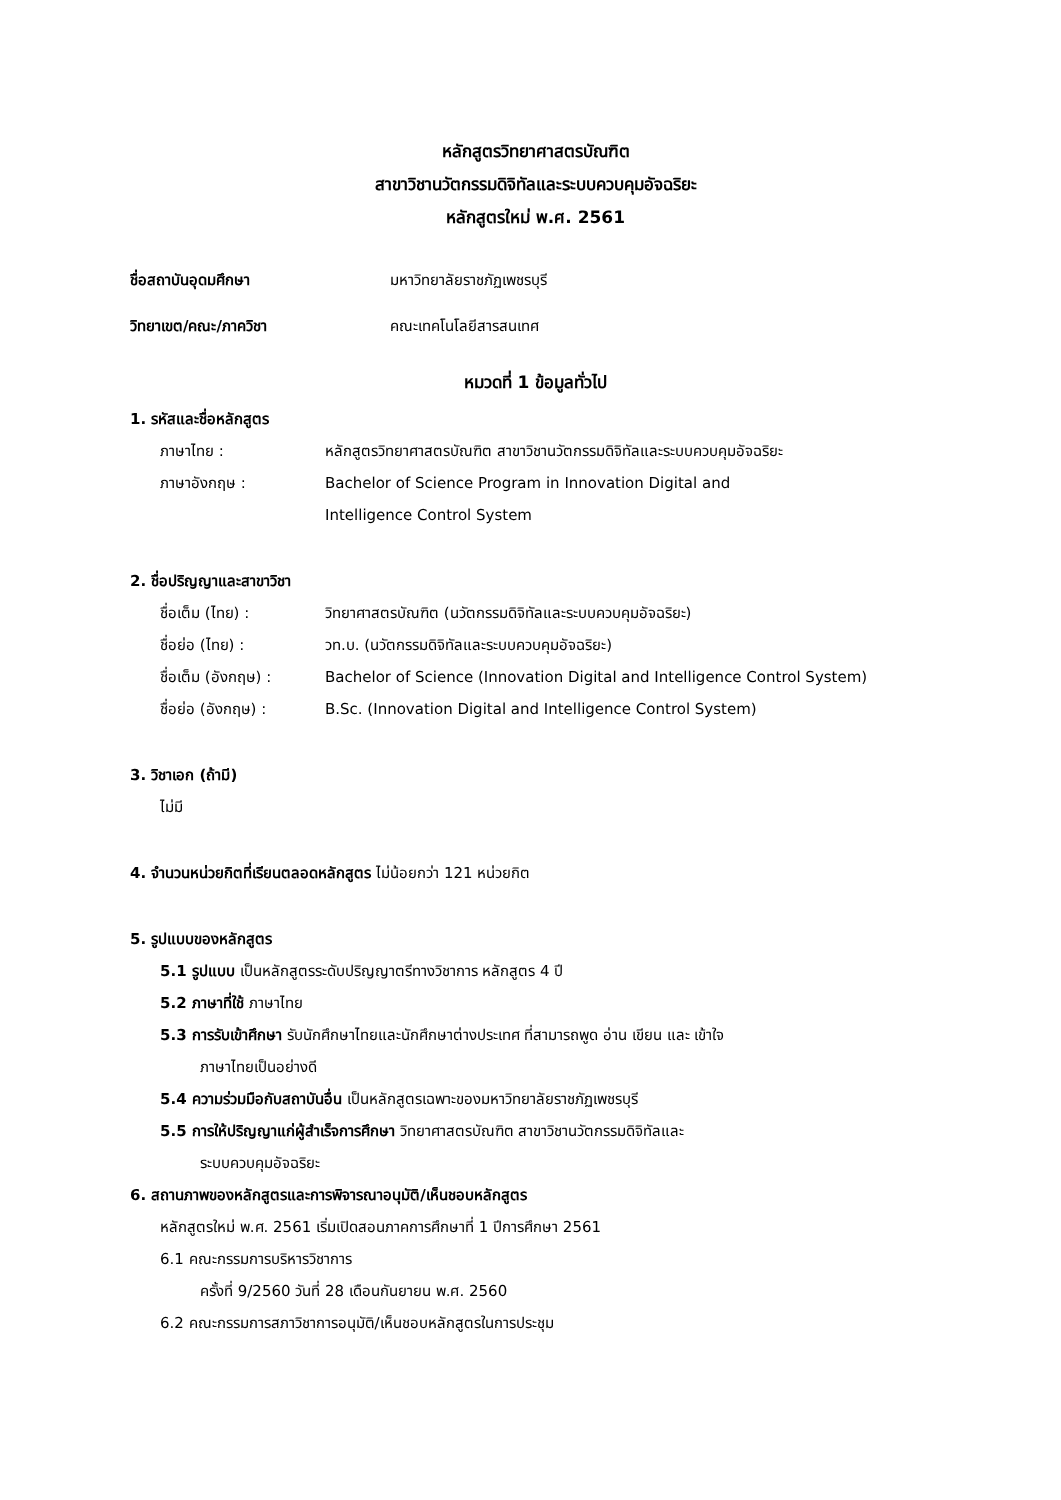หลักสูตรวิทยาศาสตรบัณฑิต
สาขาวิชานวัตกรรมดิจิทัลและระบบควบคุมอัจฉริยะ
หลักสูตรใหม่ พ.ศ. 2561
ชื่อสถาบันอุดมศึกษา มหาวิทยาลัยราชภัฏเพชรบุรี
วิทยาเขต/คณะ/ภาควิชา คณะเทคโนโลยีสารสนเทศ
หมวดที่ 1 ข้อมูลทั่วไป
1. รหัสและชื่อหลักสูตร
ภาษาไทย : หลักสูตรวิทยาศาสตรบัณฑิต สาขาวิชานวัตกรรมดิจิทัลและระบบควบคุมอัจฉริยะ
ภาษาอังกฤษ : Bachelor of Science Program in Innovation Digital and
Intelligence Control System
2. ชื่อปริญญาและสาขาวิชา
ชื่อเต็ม (ไทย) : วิทยาศาสตรบัณฑิต (นวัตกรรมดิจิทัลและระบบควบคุมอัจฉริยะ)
ชื่อย่อ (ไทย) : วท.บ. (นวัตกรรมดิจิทัลและระบบควบคุมอัจฉริยะ)
ชื่อเต็ม (อังกฤษ) :
Bachelor of Science (Innovation Digital and Intelligence Control System)
ชื่อย่อ (อังกฤษ) : B.Sc. (Innovation Digital and Intelligence Control System)
3. วิชาเอก (ถ้ามี)
ไม่มี
4. จำนวนหน่วยกิตที่เรียนตลอดหลักสูตร ไม่น้อยกว่า 121 หน่วยกิต
5. รูปแบบของหลักสูตร
5.1 รูปแบบ เป็นหลักสูตรระดับปริญญาตรีทางวิชาการ หลักสูตร 4 ปี
5.2 ภาษาที่ใช้ ภาษาไทย
5.3 การรับเข้าศึกษา รับนักศึกษาไทยและนักศึกษาต่างประเทศ ที่สามารถพูด อ่าน เขียน และ เข้าใจ
ภาษาไทยเป็นอย่างดี
5.4 ความร่วมมือกับสถาบันอื่น เป็นหลักสูตรเฉพาะของมหาวิทยาลัยราชภัฏเพชรบุรี
5.5 การให้ปริญญาแก่ผู้สำเร็จการศึกษา วิทยาศาสตรบัณฑิต สาขาวิชานวัตกรรมดิจิทัลและ
ระบบควบคุมอัจฉริยะ
6. สถานภาพของหลักสูตรและการพิจารณาอนุมัติ/เห็นชอบหลักสูตร
หลักสูตรใหม่ พ.ศ. 2561 เริ่มเปิดสอนภาคการศึกษาที่ 1 ปีการศึกษา 2561
6.1 คณะกรรมการบริหารวิชาการ
ครั้งที่ 9/2560 วันที่ 28 เดือนกันยายน พ.ศ. 2560
6.2 คณะกรรมการสภาวิชาการอนุมัติ/เห็นชอบหลักสูตรในการประชุม